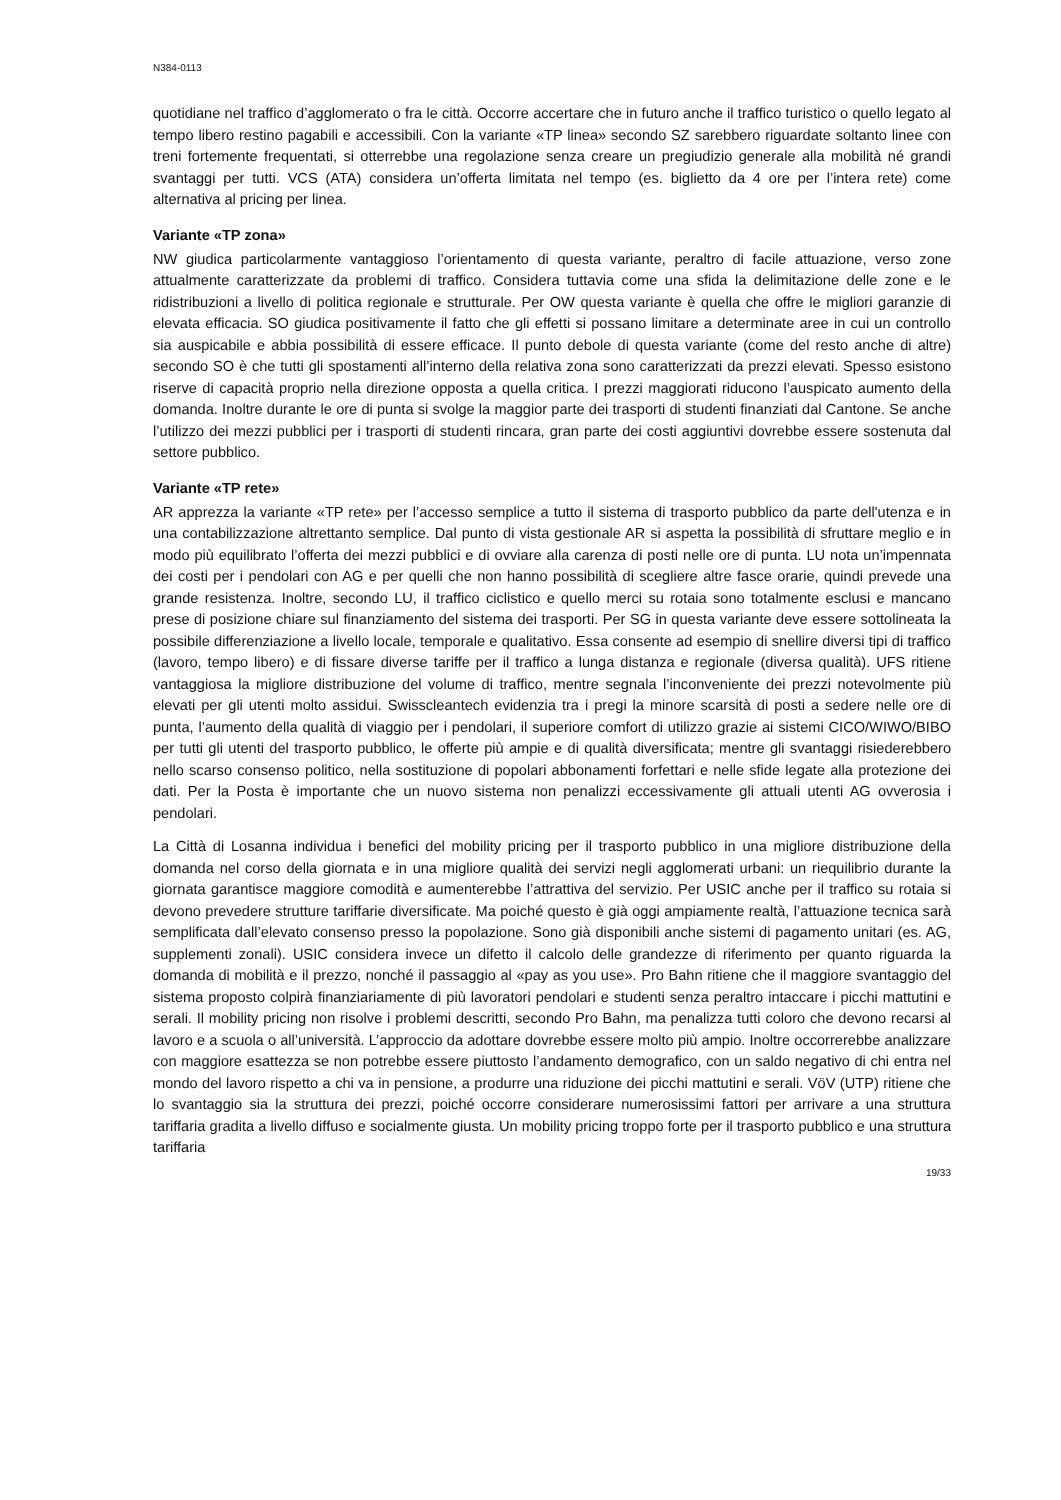N384-0113
quotidiane nel traffico d’agglomerato o fra le città. Occorre accertare che in futuro anche il traffico turistico o quello legato al tempo libero restino pagabili e accessibili. Con la variante «TP linea» secondo SZ sarebbero riguardate soltanto linee con treni fortemente frequentati, si otterrebbe una regolazione senza creare un pregiudizio generale alla mobilità né grandi svantaggi per tutti. VCS (ATA) considera un’offerta limitata nel tempo (es. biglietto da 4 ore per l’intera rete) come alternativa al pricing per linea.
Variante «TP zona»
NW giudica particolarmente vantaggioso l’orientamento di questa variante, peraltro di facile attuazione, verso zone attualmente caratterizzate da problemi di traffico. Considera tuttavia come una sfida la delimitazione delle zone e le ridistribuzioni a livello di politica regionale e strutturale. Per OW questa variante è quella che offre le migliori garanzie di elevata efficacia. SO giudica positivamente il fatto che gli effetti si possano limitare a determinate aree in cui un controllo sia auspicabile e abbia possibilità di essere efficace. Il punto debole di questa variante (come del resto anche di altre) secondo SO è che tutti gli spostamenti all’interno della relativa zona sono caratterizzati da prezzi elevati. Spesso esistono riserve di capacità proprio nella direzione opposta a quella critica. I prezzi maggiorati riducono l’auspicato aumento della domanda. Inoltre durante le ore di punta si svolge la maggior parte dei trasporti di studenti finanziati dal Cantone. Se anche l’utilizzo dei mezzi pubblici per i trasporti di studenti rincara, gran parte dei costi aggiuntivi dovrebbe essere sostenuta dal settore pubblico.
Variante «TP rete»
AR apprezza la variante «TP rete» per l’accesso semplice a tutto il sistema di trasporto pubblico da parte dell'utenza e in una contabilizzazione altrettanto semplice. Dal punto di vista gestionale AR si aspetta la possibilità di sfruttare meglio e in modo più equilibrato l’offerta dei mezzi pubblici e di ovviare alla carenza di posti nelle ore di punta. LU nota un’impennata dei costi per i pendolari con AG e per quelli che non hanno possibilità di scegliere altre fasce orarie, quindi prevede una grande resistenza. Inoltre, secondo LU, il traffico ciclistico e quello merci su rotaia sono totalmente esclusi e mancano prese di posizione chiare sul finanziamento del sistema dei trasporti. Per SG in questa variante deve essere sottolineata la possibile differenziazione a livello locale, temporale e qualitativo. Essa consente ad esempio di snellire diversi tipi di traffico (lavoro, tempo libero) e di fissare diverse tariffe per il traffico a lunga distanza e regionale (diversa qualità). UFS ritiene vantaggiosa la migliore distribuzione del volume di traffico, mentre segnala l’inconveniente dei prezzi notevolmente più elevati per gli utenti molto assidui. Swisscleantech evidenzia tra i pregi la minore scarsità di posti a sedere nelle ore di punta, l’aumento della qualità di viaggio per i pendolari, il superiore comfort di utilizzo grazie ai sistemi CICO/WIWO/BIBO per tutti gli utenti del trasporto pubblico, le offerte più ampie e di qualità diversificata; mentre gli svantaggi risiederebbero nello scarso consenso politico, nella sostituzione di popolari abbonamenti forfettari e nelle sfide legate alla protezione dei dati. Per la Posta è importante che un nuovo sistema non penalizzi eccessivamente gli attuali utenti AG ovverosia i pendolari.
La Città di Losanna individua i benefici del mobility pricing per il trasporto pubblico in una migliore distribuzione della domanda nel corso della giornata e in una migliore qualità dei servizi negli agglomerati urbani: un riequilibrio durante la giornata garantisce maggiore comodità e aumenterebbe l’attrattiva del servizio. Per USIC anche per il traffico su rotaia si devono prevedere strutture tariffarie diversificate. Ma poiché questo è già oggi ampiamente realtà, l’attuazione tecnica sarà semplificata dall’elevato consenso presso la popolazione. Sono già disponibili anche sistemi di pagamento unitari (es. AG, supplementi zonali). USIC considera invece un difetto il calcolo delle grandezze di riferimento per quanto riguarda la domanda di mobilità e il prezzo, nonché il passaggio al «pay as you use». Pro Bahn ritiene che il maggiore svantaggio del sistema proposto colpirà finanziariamente di più lavoratori pendolari e studenti senza peraltro intaccare i picchi mattutini e serali. Il mobility pricing non risolve i problemi descritti, secondo Pro Bahn, ma penalizza tutti coloro che devono recarsi al lavoro e a scuola o all’università. L’approccio da adottare dovrebbe essere molto più ampio. Inoltre occorrerebbe analizzare con maggiore esattezza se non potrebbe essere piuttosto l’andamento demografico, con un saldo negativo di chi entra nel mondo del lavoro rispetto a chi va in pensione, a produrre una riduzione dei picchi mattutini e serali. VöV (UTP) ritiene che lo svantaggio sia la struttura dei prezzi, poiché occorre considerare numerosissimi fattori per arrivare a una struttura tariffaria gradita a livello diffuso e socialmente giusta. Un mobility pricing troppo forte per il trasporto pubblico e una struttura tariffaria
19/33